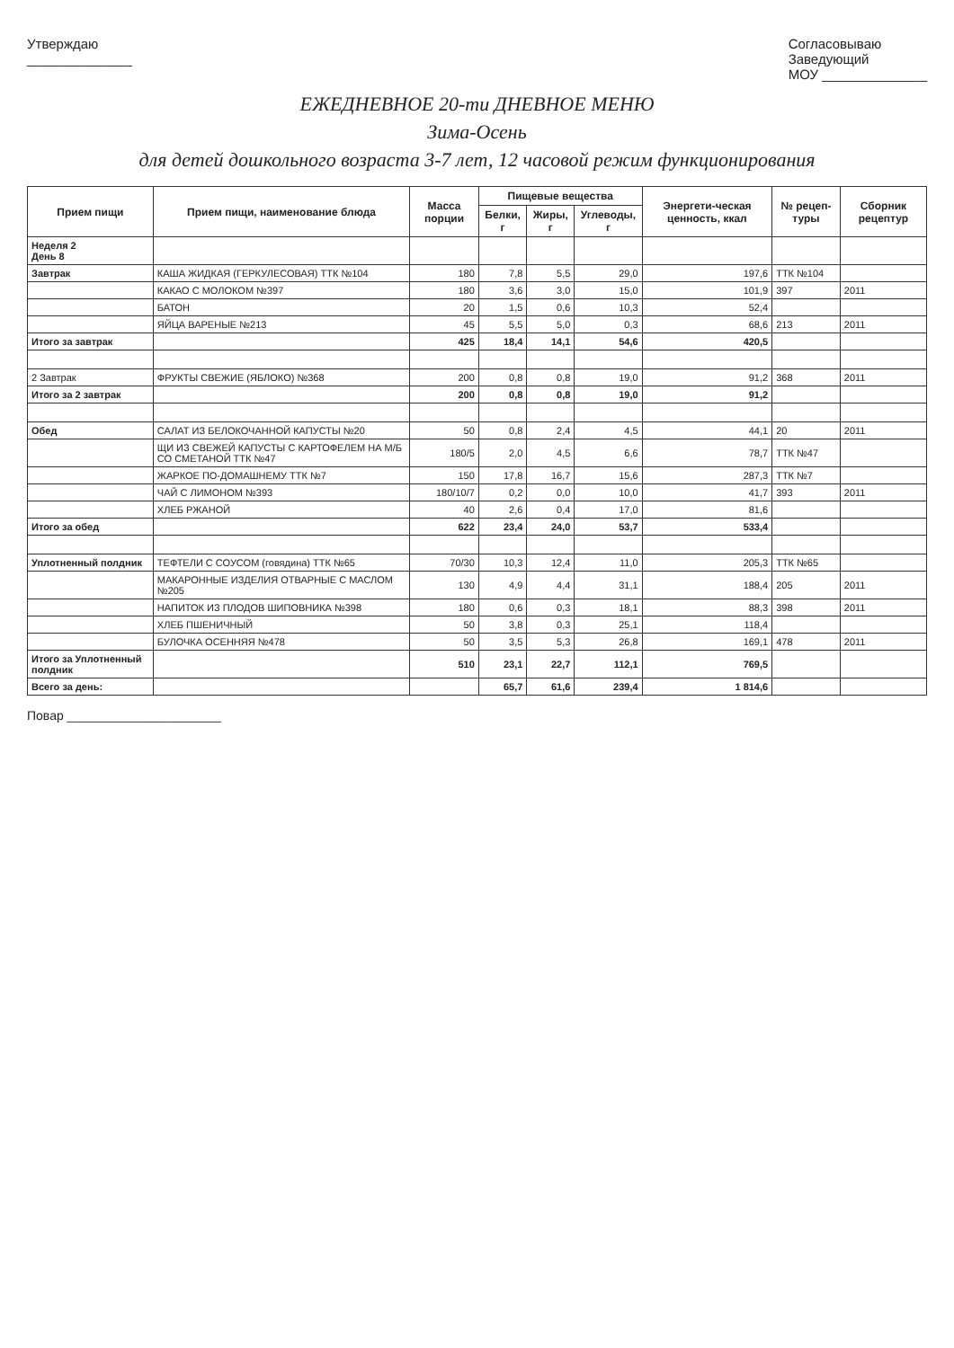Утверждаю
______________
Согласовываю
Заведующий
МОУ ______________
ЕЖЕДНЕВНОЕ 20-ти ДНЕВНОЕ МЕНЮ
Зима-Осень
для детей дошкольного возраста 3-7 лет, 12 часовой режим функционирования
| Прием пищи | Прием пищи, наименование блюда | Масса порции | Пищевые вещества | | | Энергети-ческая ценность, ккал | № рецеп-туры | Сборник рецептур |
| --- | --- | --- | --- | --- | --- | --- | --- | --- |
| | | | Белки, г | Жиры, г | Углеводы, г | | | |
| Неделя 2 День 8 | | | | | | | | |
| Завтрак | КАША ЖИДКАЯ (ГЕРКУЛЕСОВАЯ) ТТК №104 | 180 | 7,8 | 5,5 | 29,0 | 197,6 | ТТК №104 | |
| | КАКАО С МОЛОКОМ №397 | 180 | 3,6 | 3,0 | 15,0 | 101,9 | 397 | 2011 |
| | БАТОН | 20 | 1,5 | 0,6 | 10,3 | 52,4 | | |
| | ЯЙЦА ВАРЕНЫЕ №213 | 45 | 5,5 | 5,0 | 0,3 | 68,6 | 213 | 2011 |
| Итого за завтрак | | 425 | 18,4 | 14,1 | 54,6 | 420,5 | | |
| 2 Завтрак | ФРУКТЫ СВЕЖИЕ (ЯБЛОКО) №368 | 200 | 0,8 | 0,8 | 19,0 | 91,2 | 368 | 2011 |
| Итого за 2 завтрак | | 200 | 0,8 | 0,8 | 19,0 | 91,2 | | |
| Обед | САЛАТ ИЗ БЕЛОКОЧАННОЙ КАПУСТЫ №20 | 50 | 0,8 | 2,4 | 4,5 | 44,1 | 20 | 2011 |
| | ЩИ ИЗ СВЕЖЕЙ КАПУСТЫ С КАРТОФЕЛЕМ НА М/Б СО СМЕТАНОЙ ТТК №47 | 180/5 | 2,0 | 4,5 | 6,6 | 78,7 | ТТК №47 | |
| | ЖАРКОЕ ПО-ДОМАШНЕМУ ТТК №7 | 150 | 17,8 | 16,7 | 15,6 | 287,3 | ТТК №7 | |
| | ЧАЙ С ЛИМОНОМ №393 | 180/10/7 | 0,2 | 0,0 | 10,0 | 41,7 | 393 | 2011 |
| | ХЛЕБ РЖАНОЙ | 40 | 2,6 | 0,4 | 17,0 | 81,6 | | |
| Итого за обед | | 622 | 23,4 | 24,0 | 53,7 | 533,4 | | |
| Уплотненный полдник | ТЕФТЕЛИ С СОУСОМ (говядина) ТТК №65 | 70/30 | 10,3 | 12,4 | 11,0 | 205,3 | ТТК №65 | |
| | МАКАРОННЫЕ ИЗДЕЛИЯ ОТВАРНЫЕ С МАСЛОМ №205 | 130 | 4,9 | 4,4 | 31,1 | 188,4 | 205 | 2011 |
| | НАПИТОК ИЗ ПЛОДОВ ШИПОВНИКА №398 | 180 | 0,6 | 0,3 | 18,1 | 88,3 | 398 | 2011 |
| | ХЛЕБ ПШЕНИЧНЫЙ | 50 | 3,8 | 0,3 | 25,1 | 118,4 | | |
| | БУЛОЧКА ОСЕННЯЯ №478 | 50 | 3,5 | 5,3 | 26,8 | 169,1 | 478 | 2011 |
| Итого за Уплотненный полдник | | 510 | 23,1 | 22,7 | 112,1 | 769,5 | | |
| Всего за день: | | | 65,7 | 61,6 | 239,4 | 1 814,6 | | |
Повар ______________________